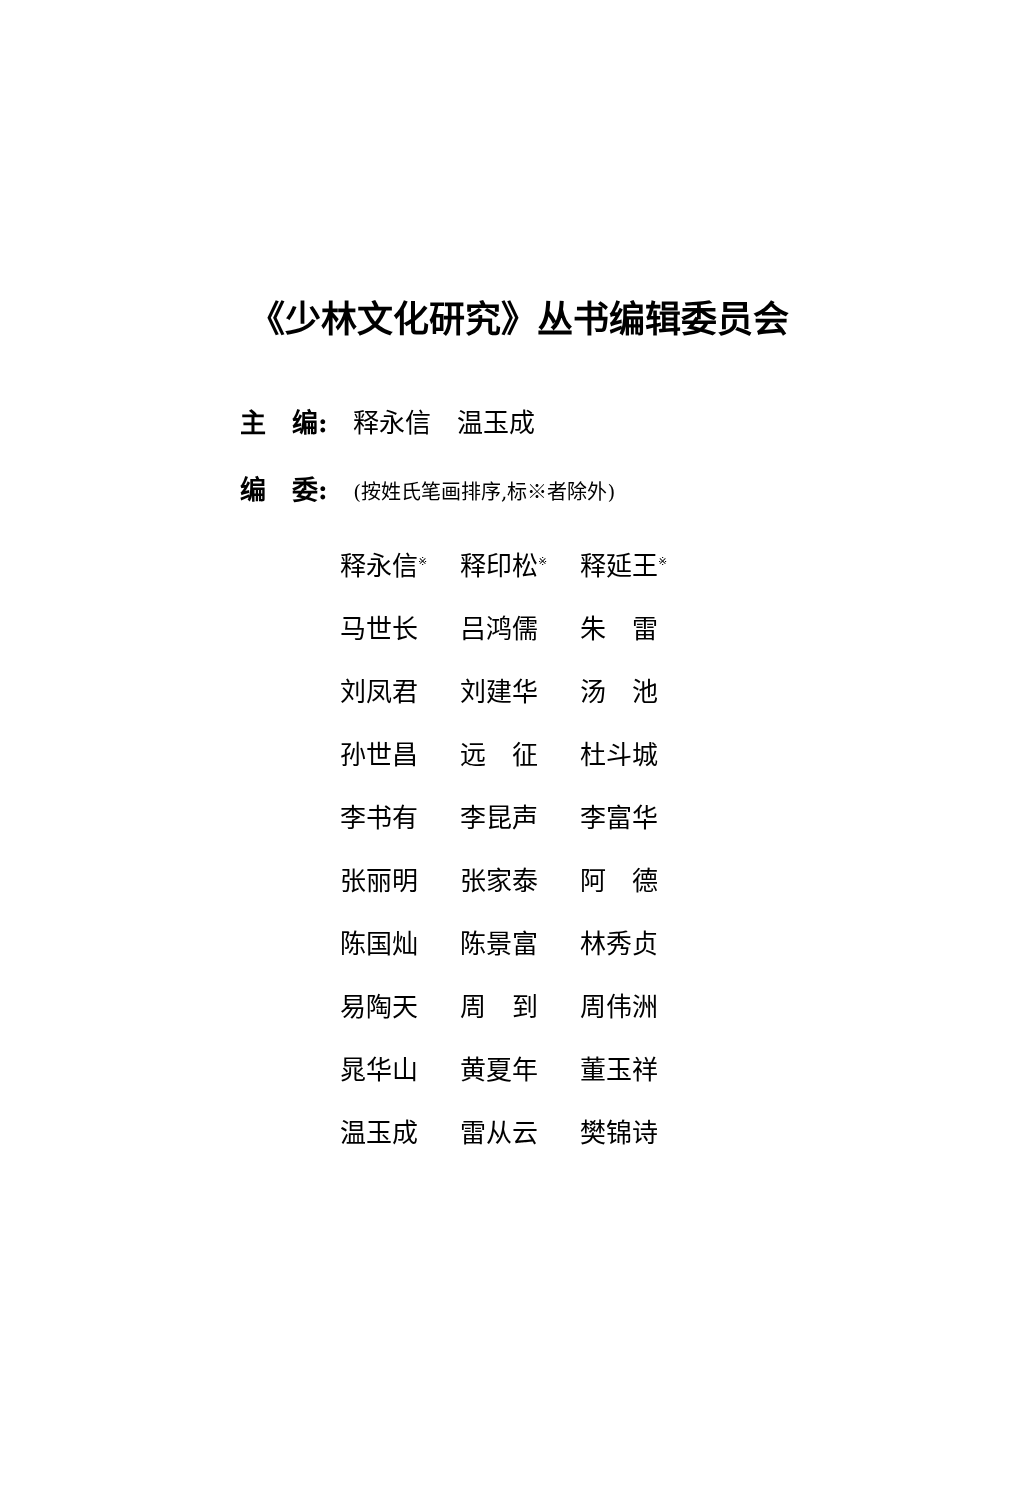《少林文化研究》丛书编辑委员会
主　编: 释永信　温玉成
编　委: (按姓氏笔画排序,标※者除外)
| 释永信<sup>※</sup> | 释印松<sup>※</sup> | 释延王<sup>※</sup> |
| 马世长 | 吕鸿儒 | 朱 雷 |
| 刘凤君 | 刘建华 | 汤 池 |
| 孙世昌 | 远 征 | 杜斗城 |
| 李书有 | 李昆声 | 李富华 |
| 张丽明 | 张家泰 | 阿 德 |
| 陈国灿 | 陈景富 | 林秀贞 |
| 易陶天 | 周 到 | 周伟洲 |
| 晁华山 | 黄夏年 | 董玉祥 |
| 温玉成 | 雷从云 | 樊锦诗 |